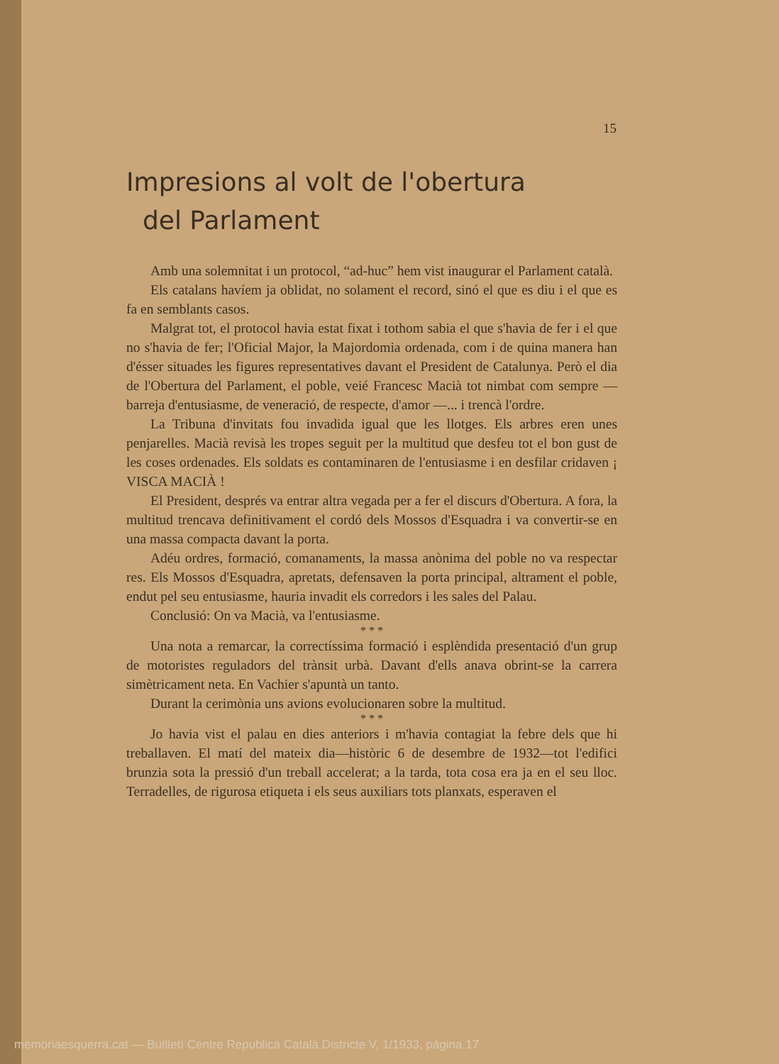15
Impresions al volt de l'obertura
del Parlament
Amb una solemnitat i un protocol, “ad-huc” hem vist inaugurar el Parlament català.
Els catalans havíem ja oblidat, no solament el record, sinó el que es diu i el que es fa en semblants casos.
Malgrat tot, el protocol havia estat fixat i tothom sabia el que s'havia de fer i el que no s'havia de fer; l'Oficial Major, la Majordomia ordenada, com i de quina manera han d'ésser situades les figures representatives davant el President de Catalunya. Però el dia de l'Obertura del Parlament, el poble, veié Francesc Macià tot nimbat com sempre — barreja d'entusiasme, de veneració, de respecte, d'amor —... i trencà l'ordre.
La Tribuna d'invitats fou invadida igual que les llotges. Els arbres eren unes penjarelles. Macià revisà les tropes seguit per la multitud que desfeu tot el bon gust de les coses ordenades. Els soldats es contaminaren de l'entusiasme i en desfilar cridaven ¡ VISCA MACIÀ !
El President, després va entrar altra vegada per a fer el discurs d'Obertura. A fora, la multitud trencava definitivament el cordó dels Mossos d'Esquadra i va convertir-se en una massa compacta davant la porta.
Adéu ordres, formació, comanaments, la massa anònima del poble no va respectar res. Els Mossos d'Esquadra, apretats, defensaven la porta principal, altrament el poble, endut pel seu entusiasme, hauria invadit els corredors i les sales del Palau.
Conclusió: On va Macià, va l'entusiasme.
* * *
Una nota a remarcar, la correctíssima formació i esplèndida presentació d'un grup de motoristes reguladors del trànsit urbà. Davant d'ells anava obrint-se la carrera simètricament neta. En Vachier s'apuntà un tanto.
Durant la cerimònia uns avions evolucionaren sobre la multitud.
* * *
Jo havia vist el palau en dies anteriors i m'havia contagiat la febre dels que hi treballaven. El matí del mateix dia—històric 6 de desembre de 1932—tot l'edifici brunzia sota la pressió d'un treball accelerat; a la tarda, tota cosa era ja en el seu lloc. Terradelles, de rigurosa etiqueta i els seus auxiliars tots planxats, esperaven el
memoriaesquerra.cat — Butlletí Centre Republicà Català Districte V, 1/1933, pàgina 17